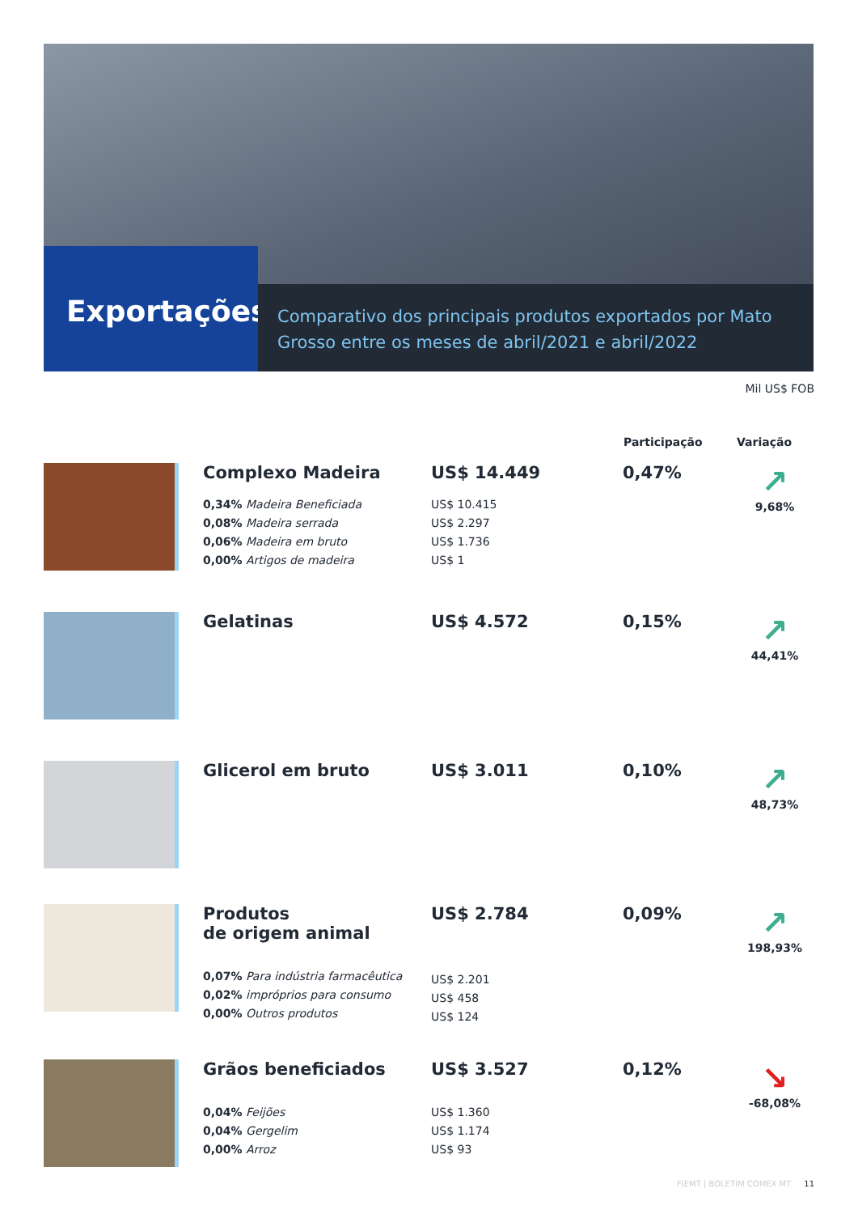Exportações
Comparativo dos principais produtos exportados por Mato Grosso entre os meses de abril/2021 e abril/2022
Mil US$ FOB
| | | | Participação | Variação |
| --- | --- | --- | --- | --- |
| | Complexo Madeira 0,34% Madeira Beneficiada 0,08% Madeira serrada 0,06% Madeira em bruto 0,00% Artigos de madeira | US$ 14.449 US$ 10.415 US$ 2.297 US$ 1.736 US$ 1 | 0,47% | ↗ 9,68% |
| | Gelatinas | US$ 4.572 | 0,15% | ↗ 44,41% |
| | Glicerol em bruto | US$ 3.011 | 0,10% | ↗ 48,73% |
| | Produtos de origem animal 0,07% Para indústria farmacêutica 0,02% impróprios para consumo 0,00% Outros produtos | US$ 2.784 US$ 2.201 US$ 458 US$ 124 | 0,09% | ↗ 198,93% |
| | Grãos beneficiados 0,04% Feijões 0,04% Gergelim 0,00% Arroz | US$ 3.527 US$ 1.360 US$ 1.174 US$ 93 | 0,12% | ↘ -68,08% |
FIEMT | BOLETIM COMEX MT 11